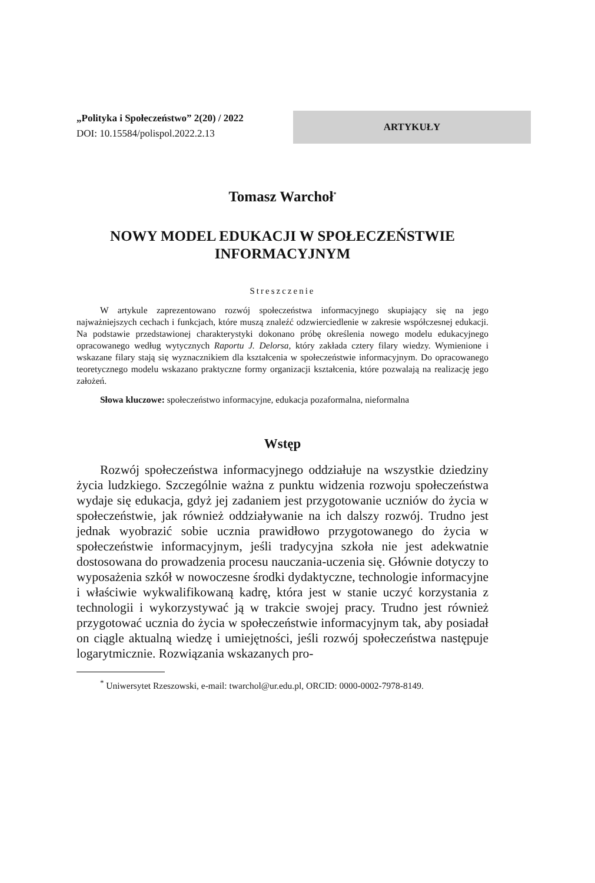„Polityka i Społeczeństwo” 2(20) / 2022
DOI: 10.15584/polispol.2022.2.13
ARTYKUŁY
Tomasz Warchoł<sup>*</sup>
NOWY MODEL EDUKACJI W SPOŁECZEŃSTWIE INFORMACYJNYM
Streszczenie
W artykule zaprezentowano rozwój społeczeństwa informacyjnego skupiający się na jego najważniejszych cechach i funkcjach, które muszą znaleźć odzwierciedlenie w zakresie współczesnej edukacji. Na podstawie przedstawionej charakterystyki dokonano próbę określenia nowego modelu edukacyjnego opracowanego według wytycznych Raportu J. Delorsa, który zakłada cztery filary wiedzy. Wymienione i wskazane filary stają się wyznacznikiem dla kształcenia w społeczeństwie informacyjnym. Do opracowanego teoretycznego modelu wskazano praktyczne formy organizacji kształcenia, które pozwalają na realizację jego założeń.
Słowa kluczowe: społeczeństwo informacyjne, edukacja pozaformalna, nieformalna
Wstęp
Rozwój społeczeństwa informacyjnego oddziałuje na wszystkie dziedziny życia ludzkiego. Szczególnie ważna z punktu widzenia rozwoju społeczeństwa wydaje się edukacja, gdyż jej zadaniem jest przygotowanie uczniów do życia w społeczeństwie, jak również oddziaływanie na ich dalszy rozwój. Trudno jest jednak wyobrazić sobie ucznia prawidłowo przygotowanego do życia w społeczeństwie informacyjnym, jeśli tradycyjna szkoła nie jest adekwatnie dostosowana do prowadzenia procesu nauczania-uczenia się. Głównie dotyczy to wyposażenia szkół w nowoczesne środki dydaktyczne, technologie informacyjne i właściwie wykwalifikowaną kadrę, która jest w stanie uczyć korzystania z technologii i wykorzystywać ją w trakcie swojej pracy. Trudno jest również przygotować ucznia do życia w społeczeństwie informacyjnym tak, aby posiadał on ciągle aktualną wiedzę i umiejętności, jeśli rozwój społeczeństwa następuje logarytmicznie. Rozwiązania wskazanych pro-
<sup>*</sup> Uniwersytet Rzeszowski, e-mail: twarchol@ur.edu.pl, ORCID: 0000-0002-7978-8149.